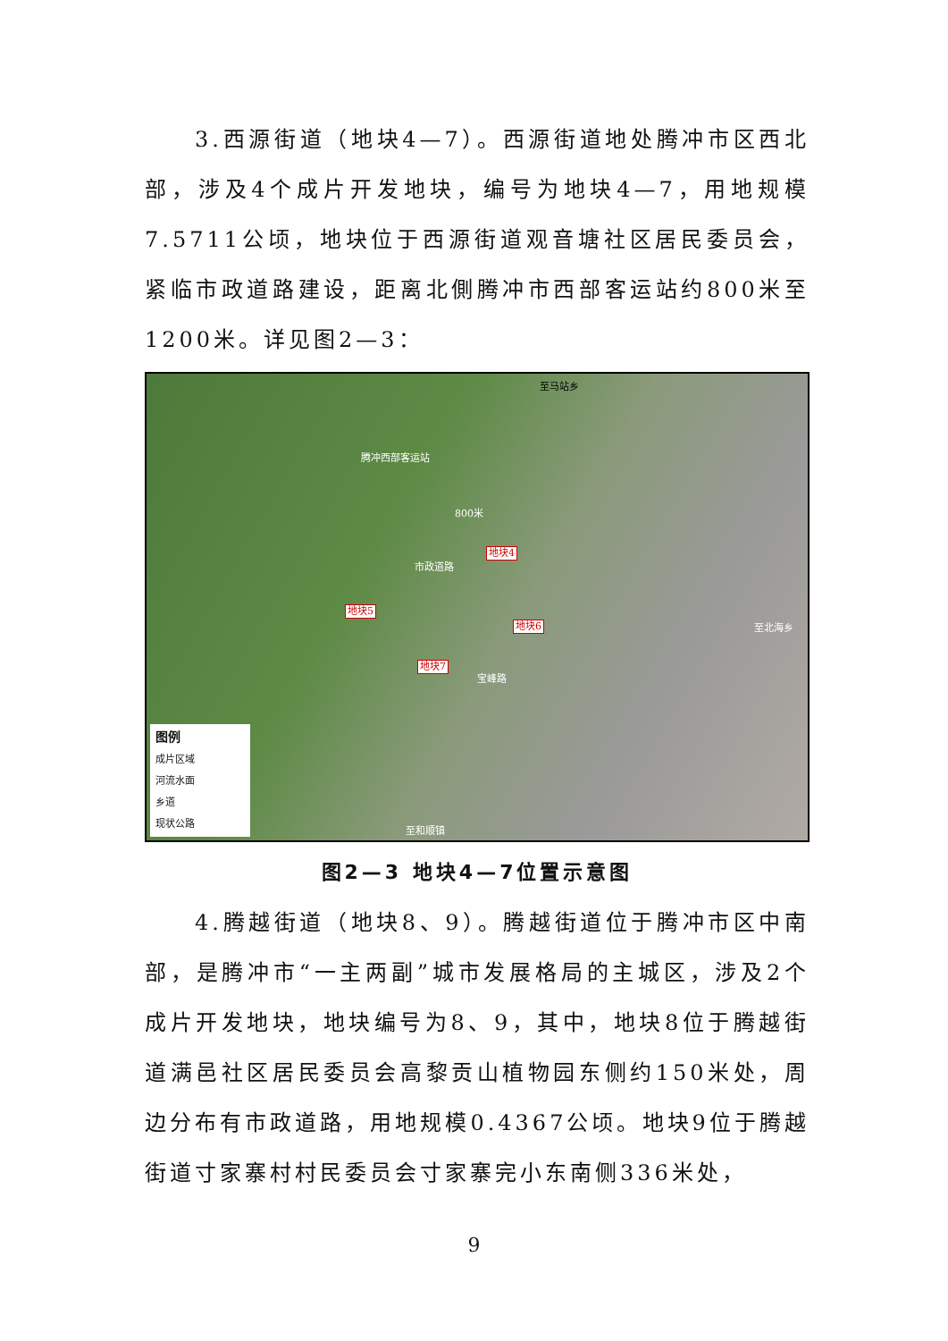3.西源街道（地块4—7）。西源街道地处腾冲市区西北部，涉及4个成片开发地块，编号为地块4—7，用地规模7.5711公顷，地块位于西源街道观音塘社区居民委员会，紧临市政道路建设，距离北側腾冲市西部客运站约800米至1200米。详见图2—3：
至马站乡
腾冲西部客运站
800米
地块4
市政道路
地块5
地块6 至北海乡
地块7
宝峰路
至和顺镇
图例
成片区域
河流水面
乡道
现状公路
图2—3 地块4—7位置示意图
4.腾越街道（地块8、9）。腾越街道位于腾冲市区中南部，是腾冲市“一主两副”城市发展格局的主城区，涉及2个成片开发地块，地块编号为8、9，其中，地块8位于腾越街道满邑社区居民委员会高黎贡山植物园东侧约150米处，周边分布有市政道路，用地规模0.4367公顷。地块9位于腾越街道寸家寨村村民委员会寸家寨完小东南侧336米处，
9